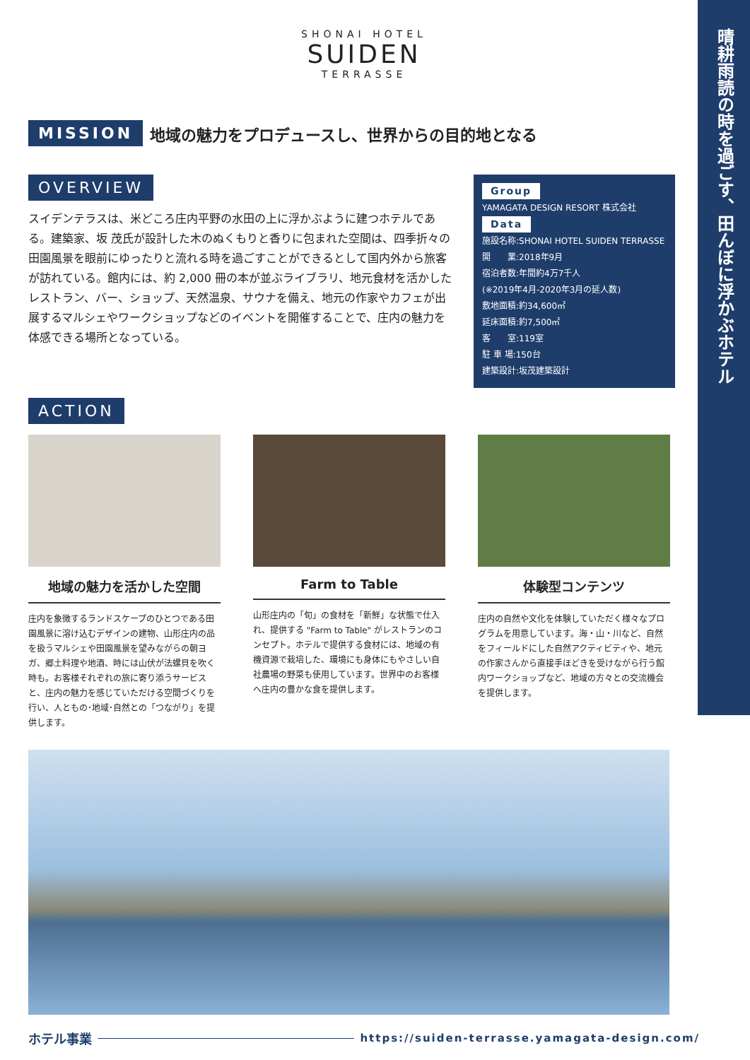晴耕雨読の時を過ごす、田んぼに浮かぶホテル
SHONAI HOTEL
SUIDEN
TERRASSE
MISSION 地域の魅力をプロデュースし、世界からの目的地となる
OVERVIEW
スイデンテラスは、米どころ庄内平野の水田の上に浮かぶように建つホテルである。建築家、坂 茂氏が設計した木のぬくもりと香りに包まれた空間は、四季折々の田園風景を眼前にゆったりと流れる時を過ごすことができるとして国内外から旅客が訪れている。館内には、約 2,000 冊の本が並ぶライブラリ、地元食材を活かしたレストラン、バー、ショップ、天然温泉、サウナを備え、地元の作家やカフェが出展するマルシェやワークショップなどのイベントを開催することで、庄内の魅力を体感できる場所となっている。
Group
YAMAGATA DESIGN RESORT 株式会社
Data
施設名称:SHONAI HOTEL SUIDEN TERRASSE
開　　業:2018年9月
宿泊者数:年間約4万7千人
(※2019年4月-2020年3月の延人数)
敷地面積:約34,600㎡
延床面積:約7,500㎡
客　　室:119室
駐 車 場:150台
建築設計:坂茂建築設計
ACTION
地域の魅力を活かした空間
庄内を象徴するランドスケープのひとつである田園風景に溶け込むデザインの建物、山形庄内の品を扱うマルシェや田園風景を望みながらの朝ヨガ、郷土料理や地酒、時には山伏が法螺貝を吹く時も。お客様それぞれの旅に寄り添うサービスと、庄内の魅力を感じていただける空間づくりを行い、人ともの･地域･自然との「つながり」を提供します。
Farm to Table
山形庄内の「旬」の食材を「新鮮」な状態で仕入れ、提供する "Farm to Table" がレストランのコンセプト。ホテルで提供する食材には、地域の有機資源で栽培した、環境にも身体にもやさしい自社農場の野菜も使用しています。世界中のお客様へ庄内の豊かな食を提供します。
体験型コンテンツ
庄内の自然や文化を体験していただく様々なプログラムを用意しています。海・山・川など、自然をフィールドにした自然アクティビティや、地元の作家さんから直接手ほどきを受けながら行う館内ワークショップなど、地域の方々との交流機会を提供します。
ホテル事業 https://suiden-terrasse.yamagata-design.com/